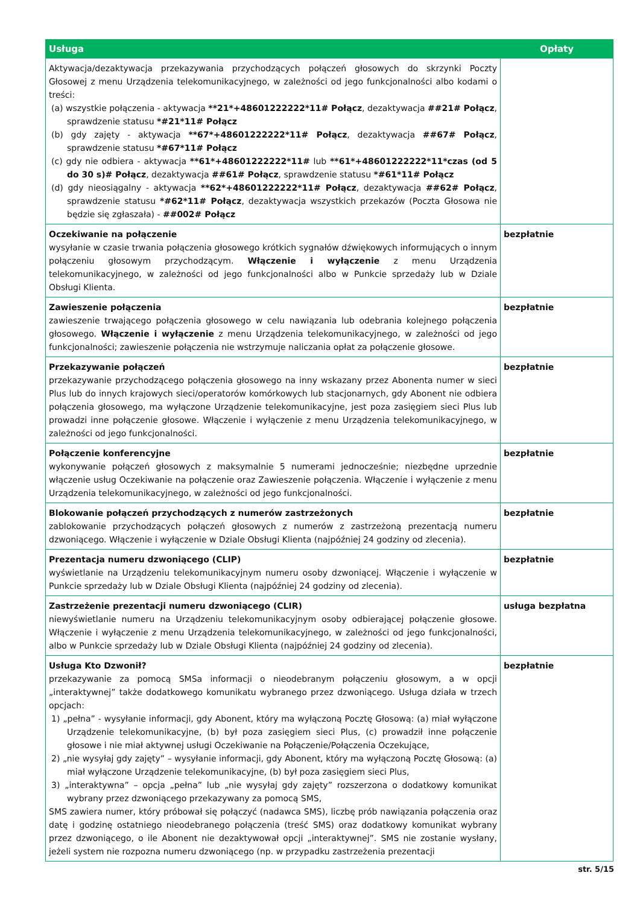| Usługa | Opłaty |
| --- | --- |
| Aktywacja/dezaktywacja przekazywania przychodzących połączeń głosowych do skrzynki Poczty Głosowej z menu Urządzenia telekomunikacyjnego, w zależności od jego funkcjonalności albo kodami o treści: (a) wszystkie połączenia - aktywacja **21*+48601222222*11# Połącz , dezaktywacja ##21# Połącz , sprawdzenie statusu *#21*11# Połącz (b) gdy zajęty - aktywacja **67*+48601222222*11# Połącz , dezaktywacja ##67# Połącz , sprawdzenie statusu *#67*11# Połącz (c) gdy nie odbiera - aktywacja **61*+48601222222*11# lub **61*+48601222222*11*czas (od 5 do 30 s)# Połącz , dezaktywacja ##61# Połącz , sprawdzenie statusu *#61*11# Połącz (d) gdy nieosiągalny - aktywacja **62*+48601222222*11# Połącz , dezaktywacja ##62# Połącz , sprawdzenie statusu *#62*11# Połącz , dezaktywacja wszystkich przekazów (Poczta Głosowa nie będzie się zgłaszała) - ##002# Połącz | |
| Oczekiwanie na połączenie wysyłanie w czasie trwania połączenia głosowego krótkich sygnałów dźwiękowych informujących o innym połączeniu głosowym przychodzącym. Włączenie i wyłączenie z menu Urządzenia telekomunikacyjnego, w zależności od jego funkcjonalności albo w Punkcie sprzedaży lub w Dziale Obsługi Klienta. | bezpłatnie |
| Zawieszenie połączenia zawieszenie trwającego połączenia głosowego w celu nawiązania lub odebrania kolejnego połączenia głosowego. Włączenie i wyłączenie z menu Urządzenia telekomunikacyjnego, w zależności od jego funkcjonalności; zawieszenie połączenia nie wstrzymuje naliczania opłat za połączenie głosowe. | bezpłatnie |
| Przekazywanie połączeń przekazywanie przychodzącego połączenia głosowego na inny wskazany przez Abonenta numer w sieci Plus lub do innych krajowych sieci/operatorów komórkowych lub stacjonarnych, gdy Abonent nie odbiera połączenia głosowego, ma wyłączone Urządzenie telekomunikacyjne, jest poza zasięgiem sieci Plus lub prowadzi inne połączenie głosowe. Włączenie i wyłączenie z menu Urządzenia telekomunikacyjnego, w zależności od jego funkcjonalności. | bezpłatnie |
| Połączenie konferencyjne wykonywanie połączeń głosowych z maksymalnie 5 numerami jednocześnie; niezbędne uprzednie włączenie usług Oczekiwanie na połączenie oraz Zawieszenie połączenia. Włączenie i wyłączenie z menu Urządzenia telekomunikacyjnego, w zależności od jego funkcjonalności. | bezpłatnie |
| Blokowanie połączeń przychodzących z numerów zastrzeżonych zablokowanie przychodzących połączeń głosowych z numerów z zastrzeżoną prezentacją numeru dzwoniącego. Włączenie i wyłączenie w Dziale Obsługi Klienta (najpóźniej 24 godziny od zlecenia). | bezpłatnie |
| Prezentacja numeru dzwoniącego (CLIP) wyświetlanie na Urządzeniu telekomunikacyjnym numeru osoby dzwoniącej. Włączenie i wyłączenie w Punkcie sprzedaży lub w Dziale Obsługi Klienta (najpóźniej 24 godziny od zlecenia). | bezpłatnie |
| Zastrzeżenie prezentacji numeru dzwoniącego (CLIR) niewyświetlanie numeru na Urządzeniu telekomunikacyjnym osoby odbierającej połączenie głosowe. Włączenie i wyłączenie z menu Urządzenia telekomunikacyjnego, w zależności od jego funkcjonalności, albo w Punkcie sprzedaży lub w Dziale Obsługi Klienta (najpóźniej 24 godziny od zlecenia). | usługa bezpłatna |
| Usługa Kto Dzwonił? przekazywanie za pomocą SMSa informacji o nieodebranym połączeniu głosowym, a w opcji „interaktywnej” także dodatkowego komunikatu wybranego przez dzwoniącego. Usługa działa w trzech opcjach: 1) „pełna” - wysyłanie informacji, gdy Abonent, który ma wyłączoną Pocztę Głosową: (a) miał wyłączone Urządzenie telekomunikacyjne, (b) był poza zasięgiem sieci Plus, (c) prowadził inne połączenie głosowe i nie miał aktywnej usługi Oczekiwanie na Połączenie/Połączenia Oczekujące, 2) „nie wysyłaj gdy zajęty” – wysyłanie informacji, gdy Abonent, który ma wyłączoną Pocztę Głosową: (a) miał wyłączone Urządzenie telekomunikacyjne, (b) był poza zasięgiem sieci Plus, 3) „interaktywna” – opcja „pełna” lub „nie wysyłaj gdy zajęty” rozszerzona o dodatkowy komunikat wybrany przez dzwoniącego przekazywany za pomocą SMS, SMS zawiera numer, który próbował się połączyć (nadawca SMS), liczbę prób nawiązania połączenia oraz datę i godzinę ostatniego nieodebranego połączenia (treść SMS) oraz dodatkowy komunikat wybrany przez dzwoniącego, o ile Abonent nie dezaktywował opcji „interaktywnej”. SMS nie zostanie wysłany, jeżeli system nie rozpozna numeru dzwoniącego (np. w przypadku zastrzeżenia prezentacji | bezpłatnie |
str. 5/15